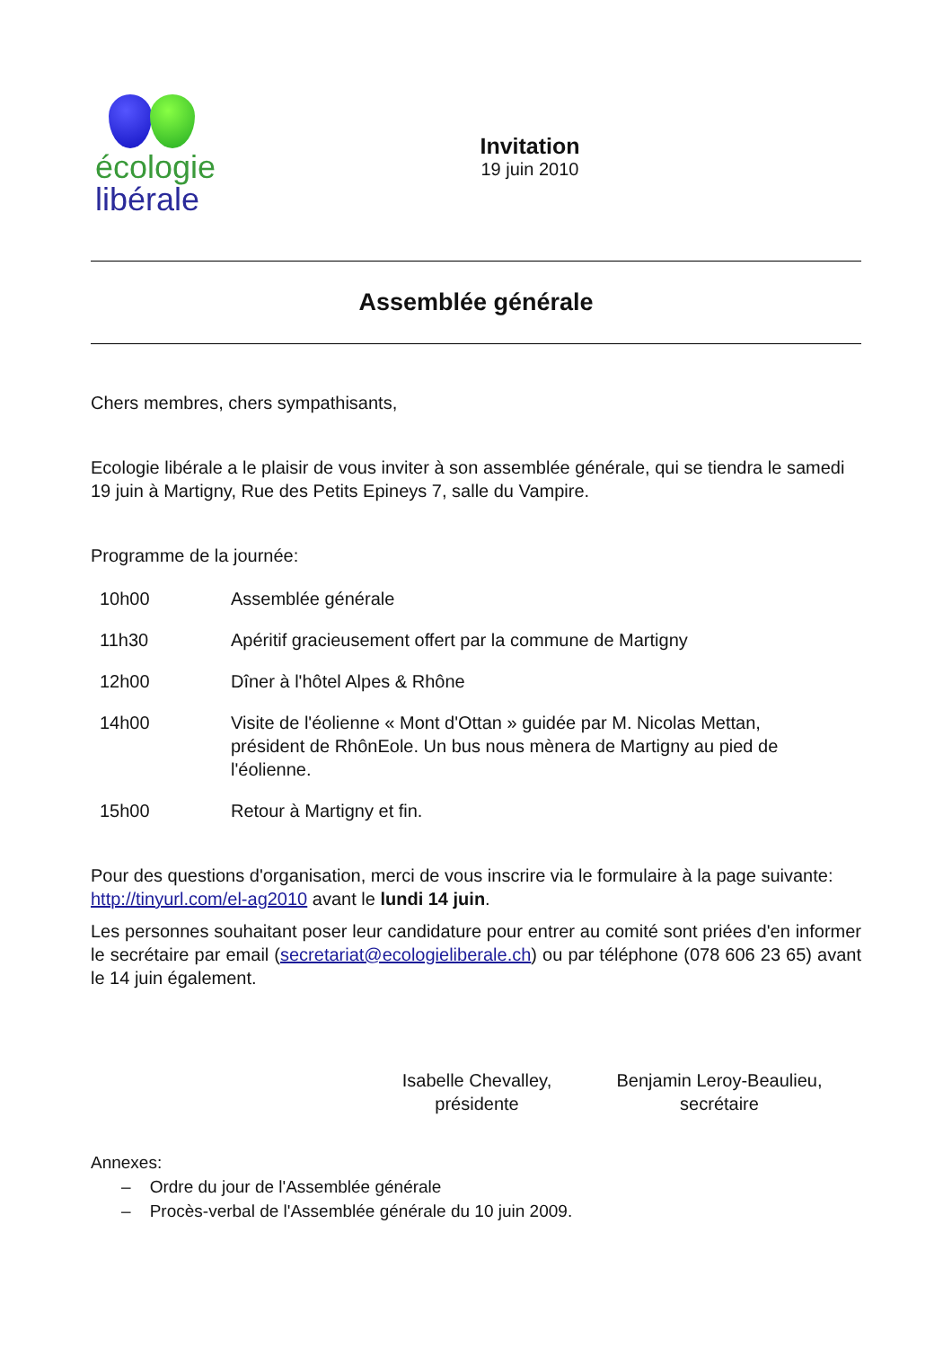écologie
libérale
Invitation
19 juin 2010
Assemblée générale
Chers membres, chers sympathisants,
Ecologie libérale a le plaisir de vous inviter à son assemblée générale, qui se tiendra le samedi 19 juin à Martigny, Rue des Petits Epineys 7, salle du Vampire.
Programme de la journée:
| 10h00 | Assemblée générale |
| 11h30 | Apéritif gracieusement offert par la commune de Martigny |
| 12h00 | Dîner à l'hôtel Alpes & Rhône |
| 14h00 | Visite de l'éolienne « Mont d'Ottan » guidée par M. Nicolas Mettan, président de RhônEole. Un bus nous mènera de Martigny au pied de l'éolienne. |
| 15h00 | Retour à Martigny et fin. |
Pour des questions d'organisation, merci de vous inscrire via le formulaire à la page suivante: http://tinyurl.com/el-ag2010 avant le lundi 14 juin.
Les personnes souhaitant poser leur candidature pour entrer au comité sont priées d'en informer le secrétaire par email (secretariat@ecologieliberale.ch) ou par téléphone (078 606 23 65) avant le 14 juin également.
Isabelle Chevalley,
présidente
Benjamin Leroy-Beaulieu,
secrétaire
Annexes:
– Ordre du jour de l'Assemblée générale
– Procès-verbal de l'Assemblée générale du 10 juin 2009.